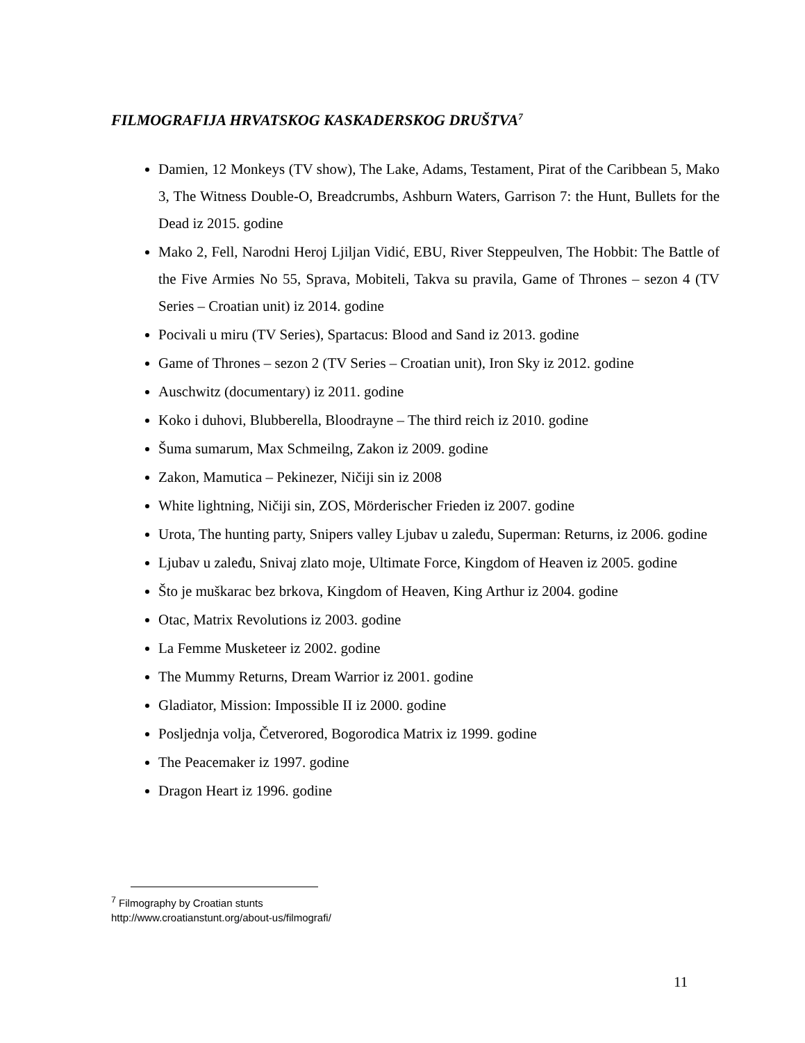FILMOGRAFIJA HRVATSKOG KASKADERSKOG DRUŠTVA<sup>7</sup>
Damien, 12 Monkeys (TV show), The Lake, Adams, Testament, Pirat of the Caribbean 5, Mako 3, The Witness Double-O, Breadcrumbs, Ashburn Waters, Garrison 7: the Hunt, Bullets for the Dead iz 2015. godine
Mako 2, Fell, Narodni Heroj Ljiljan Vidić, EBU, River Steppeulven, The Hobbit: The Battle of the Five Armies No 55, Sprava, Mobiteli, Takva su pravila, Game of Thrones – sezon 4 (TV Series – Croatian unit) iz 2014. godine
Pocivali u miru (TV Series), Spartacus: Blood and Sand iz 2013. godine
Game of Thrones – sezon 2 (TV Series – Croatian unit), Iron Sky iz 2012. godine
Auschwitz (documentary) iz 2011. godine
Koko i duhovi, Blubberella, Bloodrayne – The third reich iz 2010. godine
Šuma sumarum, Max Schmeilng, Zakon iz 2009. godine
Zakon, Mamutica – Pekinezer, Ničiji sin iz 2008
White lightning, Ničiji sin, ZOS, Mörderischer Frieden iz 2007. godine
Urota, The hunting party, Snipers valley Ljubav u zaleđu, Superman: Returns, iz 2006. godine
Ljubav u zaleđu, Snivaj zlato moje, Ultimate Force, Kingdom of Heaven iz 2005. godine
Što je muškarac bez brkova, Kingdom of Heaven, King Arthur iz 2004. godine
Otac, Matrix Revolutions iz 2003. godine
La Femme Musketeer iz 2002. godine
The Mummy Returns, Dream Warrior iz 2001. godine
Gladiator, Mission: Impossible II iz 2000. godine
Posljednja volja, Četverored, Bogorodica Matrix iz 1999. godine
The Peacemaker iz 1997. godine
Dragon Heart iz 1996. godine
<sup>7</sup> Filmography by Croatian stunts
http://www.croatianstunt.org/about-us/filmografi/
11